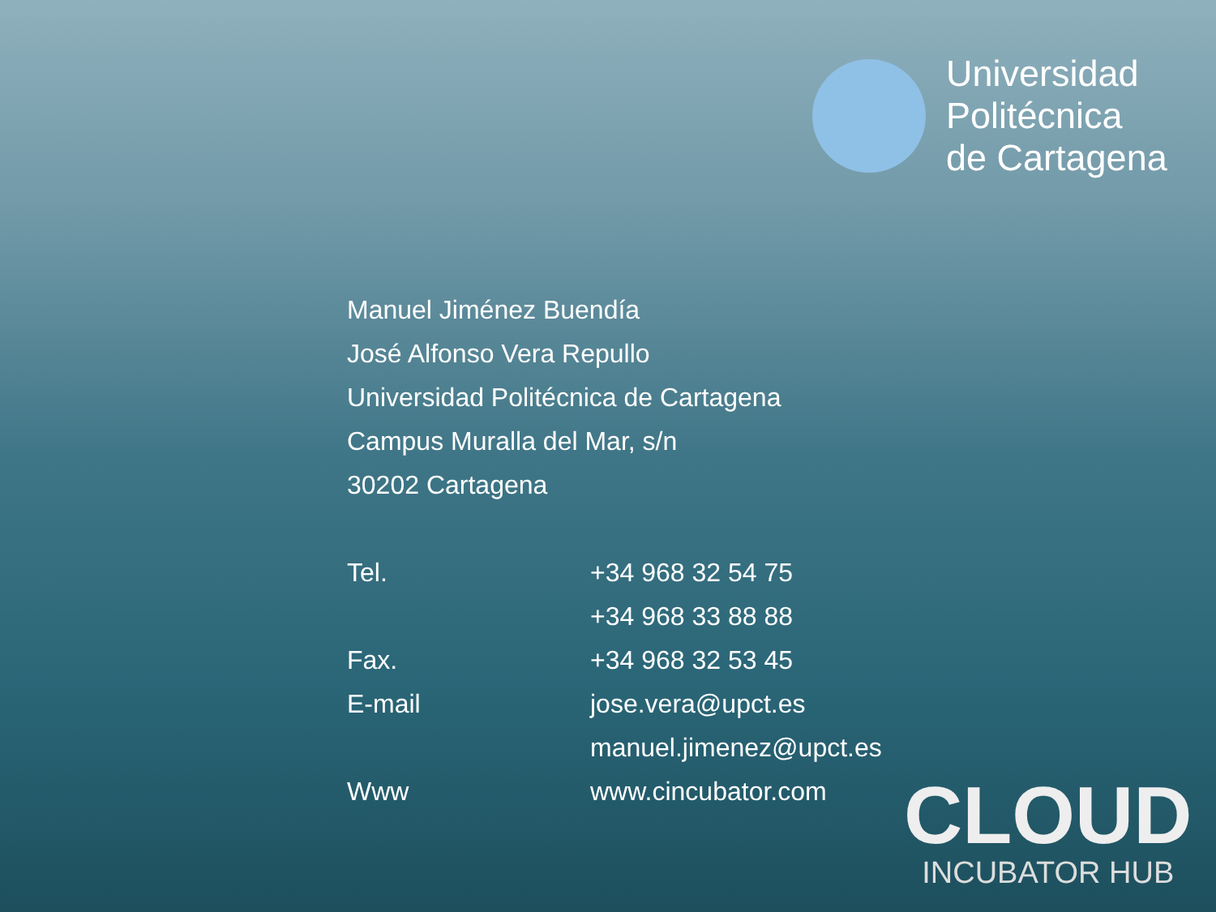Universidad
Politécnica
de Cartagena
Manuel Jiménez Buendía
José Alfonso Vera Repullo
Universidad Politécnica de Cartagena
Campus Muralla del Mar, s/n
30202 Cartagena
| Tel. | +34 968 32 54 75 |
| | +34 968 33 88 88 |
| Fax. | +34 968 32 53 45 |
| E-mail | jose.vera@upct.es |
| | manuel.jimenez@upct.es |
| Www | www.cincubator.com |
CLOUD
INCUBATOR HUB